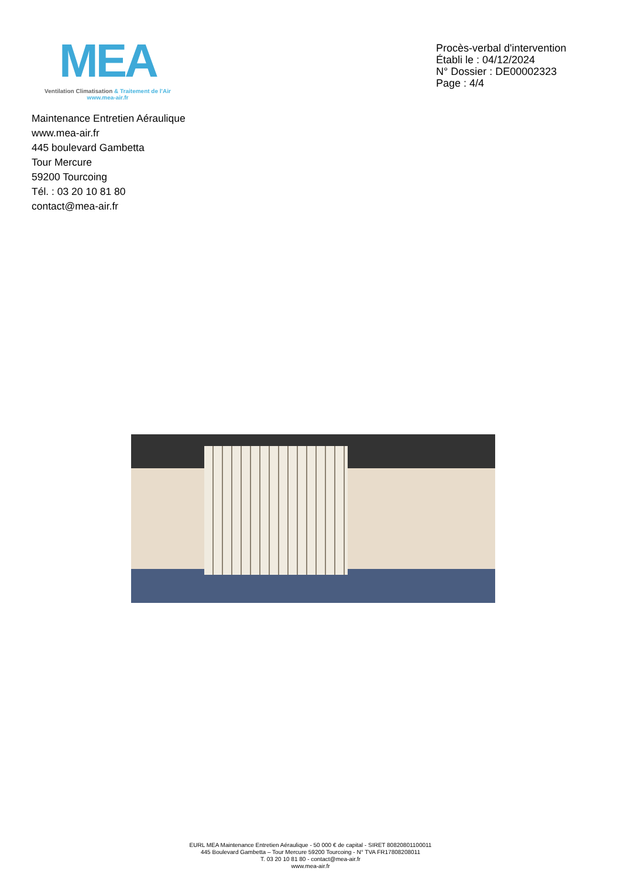MEA
Ventilation Climatisation & Traitement de l'Air
www.mea-air.fr
Procès-verbal d'intervention
Établi le : 04/12/2024
N° Dossier : DE00002323
Page : 4/4
Maintenance Entretien Aéraulique
www.mea-air.fr
445 boulevard Gambetta
Tour Mercure
59200 Tourcoing
Tél. : 03 20 10 81 80
contact@mea-air.fr
EURL MEA Maintenance Entretien Aéraulique - 50 000 € de capital - SIRET 80820801100011
445 Boulevard Gambetta – Tour Mercure 59200 Tourcoing - N° TVA FR17808208011
T. 03 20 10 81 80 - contact@mea-air.fr
www.mea-air.fr